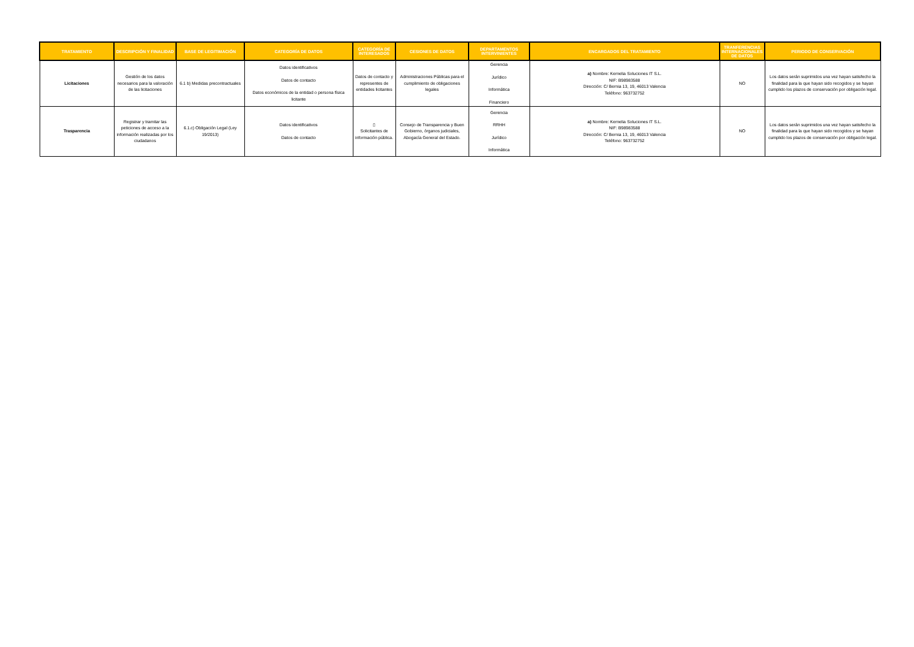| TRATAMIENTO | DESCRIPCIÓN Y FINALIDAD | BASE DE LEGITIMACIÓN | CATEGORÍA DE DATOS | CATEGORÍA DE INTERESADOS | CESIONES DE DATOS | DEPARTAMENTOS INTERVINIENTES | ENCARGADOS DEL TRATAMIENTO | TRANFERENCIAS INTERNACIONALES DE DATOS | PERIODO DE CONSERVACIÓN |
| --- | --- | --- | --- | --- | --- | --- | --- | --- | --- |
| Licitaciones | Gestión de los datos necesarios para la valoración de las licitaciones | 6.1 b) Medidas precontractuales | Datos identificativos Datos de contacto Datos económicos de la entidad o persona física licitante | Datos de contacto y representes de entidades licitantes | Administraciones Públicas para el cumplimiento de obligaciones legales | Gerencia Jurídico Informática Financiero | a) Nombre: Kernelia Soluciones IT S.L. NIF: B98983588 Dirección: C/ Bernia 13, 19, 46013 Valencia Teléfono: 963732752 | NO | Los datos serán suprimidos una vez hayan satisfecho la finalidad para la que hayan sido recogidos y se hayan cumplido los plazos de conservación por obligación legal. |
| Trasparencia | Registrar y tramitar las peticiones de acceso a la información realizadas por los ciudadanos | 6.1.c) Obligación Legal (Ley 19/2013) | Datos identificativos Datos de contacto | ▯ Solicitantes de información pública. | Consejo de Transparencia y Buen Gobierno, órganos judiciales, Abogacía General del Estado. | Gerencia RRHH Jurídico Informática | a) Nombre: Kernelia Soluciones IT S.L. NIF: B98983588 Dirección: C/ Bernia 13, 19, 46013 Valencia Teléfono: 963732752 | NO | Los datos serán suprimidos una vez hayan satisfecho la finalidad para la que hayan sido recogidos y se hayan cumplido los plazos de conservación por obligación legal. |